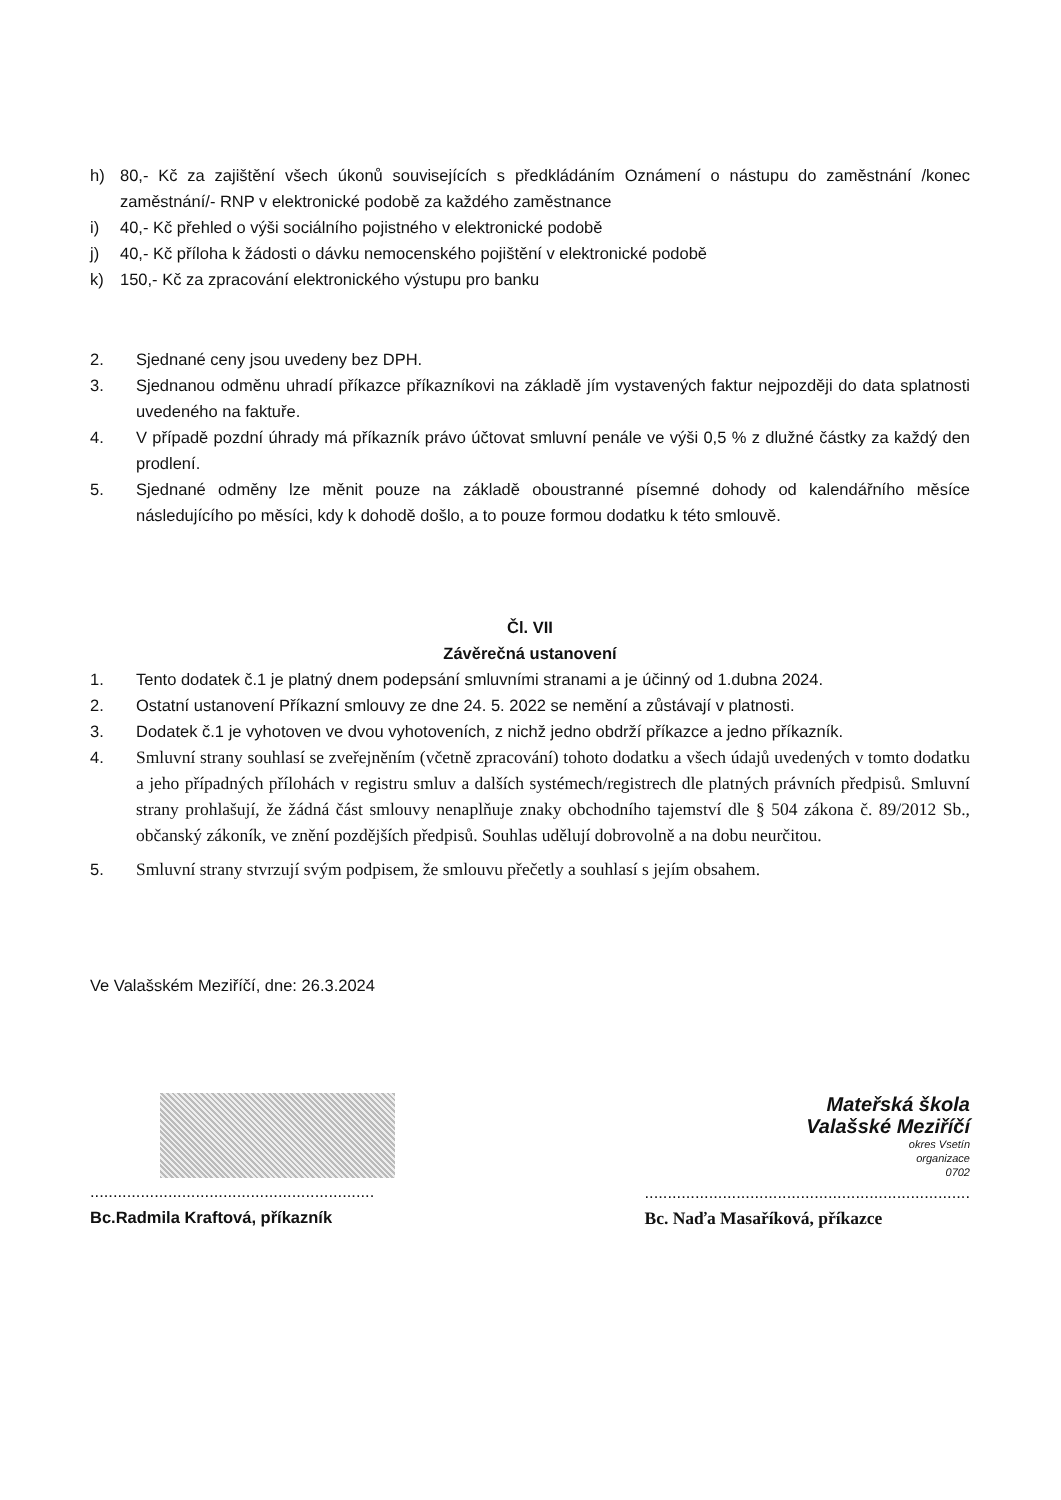h) 80,- Kč za zajištění všech úkonů souvisejících s předkládáním Oznámení o nástupu do zaměstnání /konec zaměstnání/- RNP v elektronické podobě za každého zaměstnance
i) 40,- Kč přehled o výši sociálního pojistného v elektronické podobě
j) 40,- Kč příloha k žádosti o dávku nemocenského pojištění v elektronické podobě
k) 150,- Kč za zpracování elektronického výstupu pro banku
2. Sjednané ceny jsou uvedeny bez DPH.
3. Sjednanou odměnu uhradí příkazce příkazníkovi na základě jím vystavených faktur nejpozději do data splatnosti uvedeného na faktuře.
4. V případě pozdní úhrady má příkazník právo účtovat smluvní penále ve výši 0,5 % z dlužné částky za každý den prodlení.
5. Sjednané odměny lze měnit pouze na základě oboustranné písemné dohody od kalendářního měsíce následujícího po měsíci, kdy k dohodě došlo, a to pouze formou dodatku k této smlouvě.
Čl. VII
Závěrečná ustanovení
1. Tento dodatek č.1 je platný dnem podepsání smluvními stranami a je účinný od 1.dubna 2024.
2. Ostatní ustanovení Příkazní smlouvy ze dne 24. 5. 2022 se nemění a zůstávají v platnosti.
3. Dodatek č.1 je vyhotoven ve dvou vyhotoveních, z nichž jedno obdrží příkazce a jedno příkazník.
4. Smluvní strany souhlasí se zveřejněním (včetně zpracování) tohoto dodatku a všech údajů uvedených v tomto dodatku a jeho případných přílohách v registru smluv a dalších systémech/registrech dle platných právních předpisů. Smluvní strany prohlašují, že žádná část smlouvy nenaplňuje znaky obchodního tajemství dle § 504 zákona č. 89/2012 Sb., občanský zákoník, ve znění pozdějších předpisů. Souhlas udělují dobrovolně a na dobu neurčitou.
5. Smluvní strany stvrzují svým podpisem, že smlouvu přečetly a souhlasí s jejím obsahem.
Ve Valašském Meziříčí, dne: 26.3.2024
..............................................................
Bc.Radmila Kraftová, příkazník
Mateřská škola
Valašské Meziříčí
okres Vsetín
organizace
0702
.......................................................................
Bc. Naďa Masaříková, příkazce